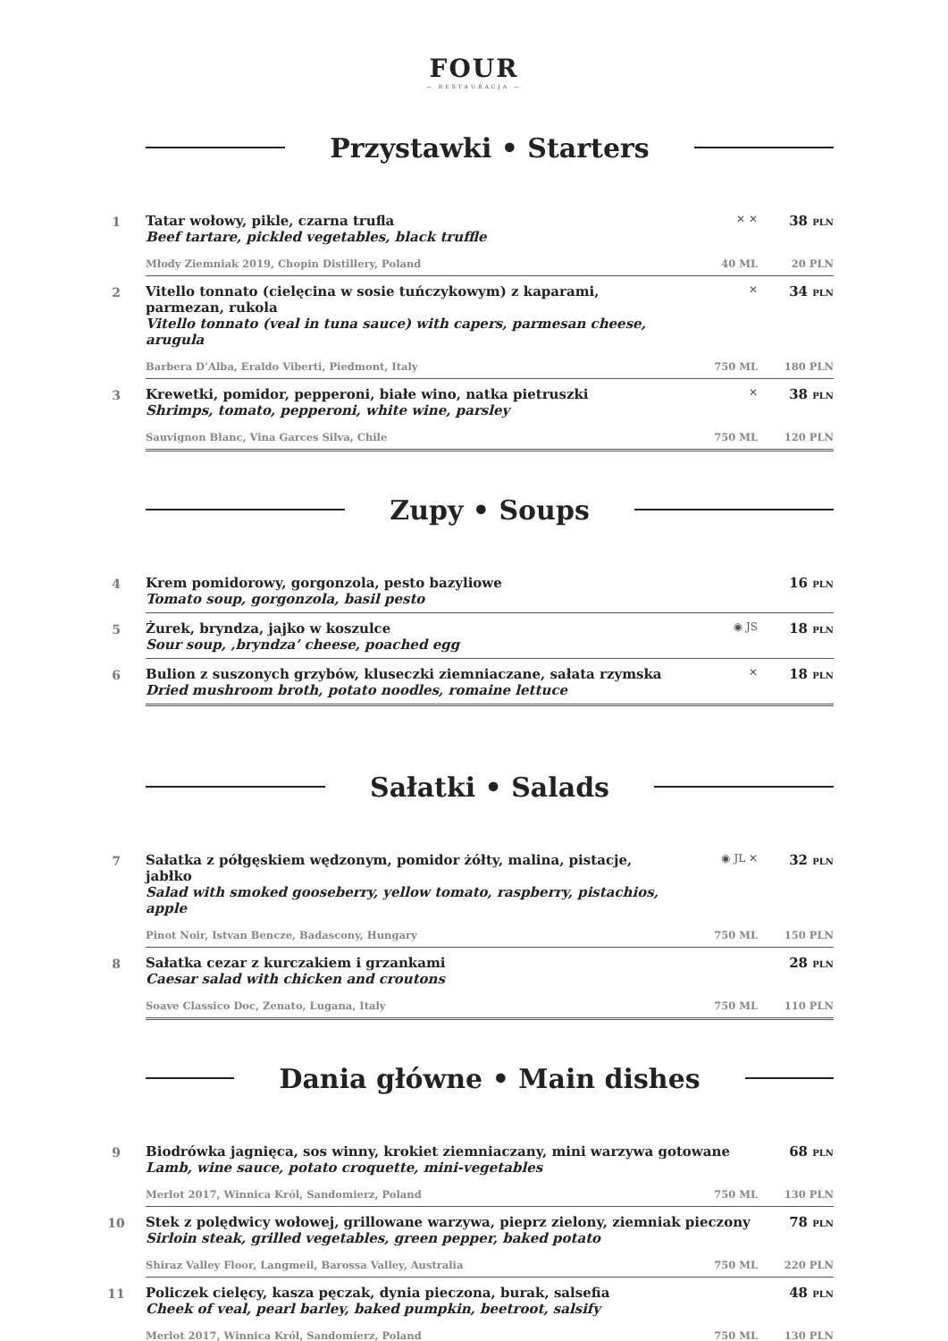FOUR
— RESTAURACJA —
Przystawki • Starters
1
Tatar wołowy, pikle, czarna trufla
Beef tartare, pickled vegetables, black truffle
✕ ✕
38 PLN
Młody Ziemniak 2019, Chopin Distillery, Poland 40 ML 20 PLN
2
Vitello tonnato (cielęcina w sosie tuńczykowym) z kaparami, parmezan, rukola
Vitello tonnato (veal in tuna sauce) with capers, parmesan cheese, arugula
✕
34 PLN
Barbera D’Alba, Eraldo Viberti, Piedmont, Italy 750 ML 180 PLN
3
Krewetki, pomidor, pepperoni, białe wino, natka pietruszki
Shrimps, tomato, pepperoni, white wine, parsley
✕
38 PLN
Sauvignon Blanc, Vina Garces Silva, Chile 750 ML 120 PLN
Zupy • Soups
4
Krem pomidorowy, gorgonzola, pesto bazyliowe
Tomato soup, gorgonzola, basil pesto
16 PLN
5
Żurek, bryndza, jajko w koszulce
Sour soup, ‚bryndza’ cheese, poached egg
◉ JS
18 PLN
6
Bulion z suszonych grzybów, kluseczki ziemniaczane, sałata rzymska
Dried mushroom broth, potato noodles, romaine lettuce
✕
18 PLN
Sałatki • Salads
7
Sałatka z półgęskiem wędzonym, pomidor żółty, malina, pistacje, jabłko
Salad with smoked gooseberry, yellow tomato, raspberry, pistachios, apple
◉ JL ✕
32 PLN
Pinot Noir, Istvan Bencze, Badascony, Hungary 750 ML 150 PLN
8
Sałatka cezar z kurczakiem i grzankami
Caesar salad with chicken and croutons
28 PLN
Soave Classico Doc, Zenato, Lugana, Italy 750 ML 110 PLN
Dania główne • Main dishes
9
Biodrówka jagnięca, sos winny, krokiet ziemniaczany, mini warzywa gotowane
Lamb, wine sauce, potato croquette, mini-vegetables
68 PLN
Merlot 2017, Winnica Król, Sandomierz, Poland 750 ML 130 PLN
10
Stek z polędwicy wołowej, grillowane warzywa, pieprz zielony, ziemniak pieczony
Sirloin steak, grilled vegetables, green pepper, baked potato
78 PLN
Shiraz Valley Floor, Langmeil, Barossa Valley, Australia 750 ML 220 PLN
11
Policzek cielęcy, kasza pęczak, dynia pieczona, burak, salsefia
Cheek of veal, pearl barley, baked pumpkin, beetroot, salsify
48 PLN
Merlot 2017, Winnica Król, Sandomierz, Poland 750 ML 130 PLN